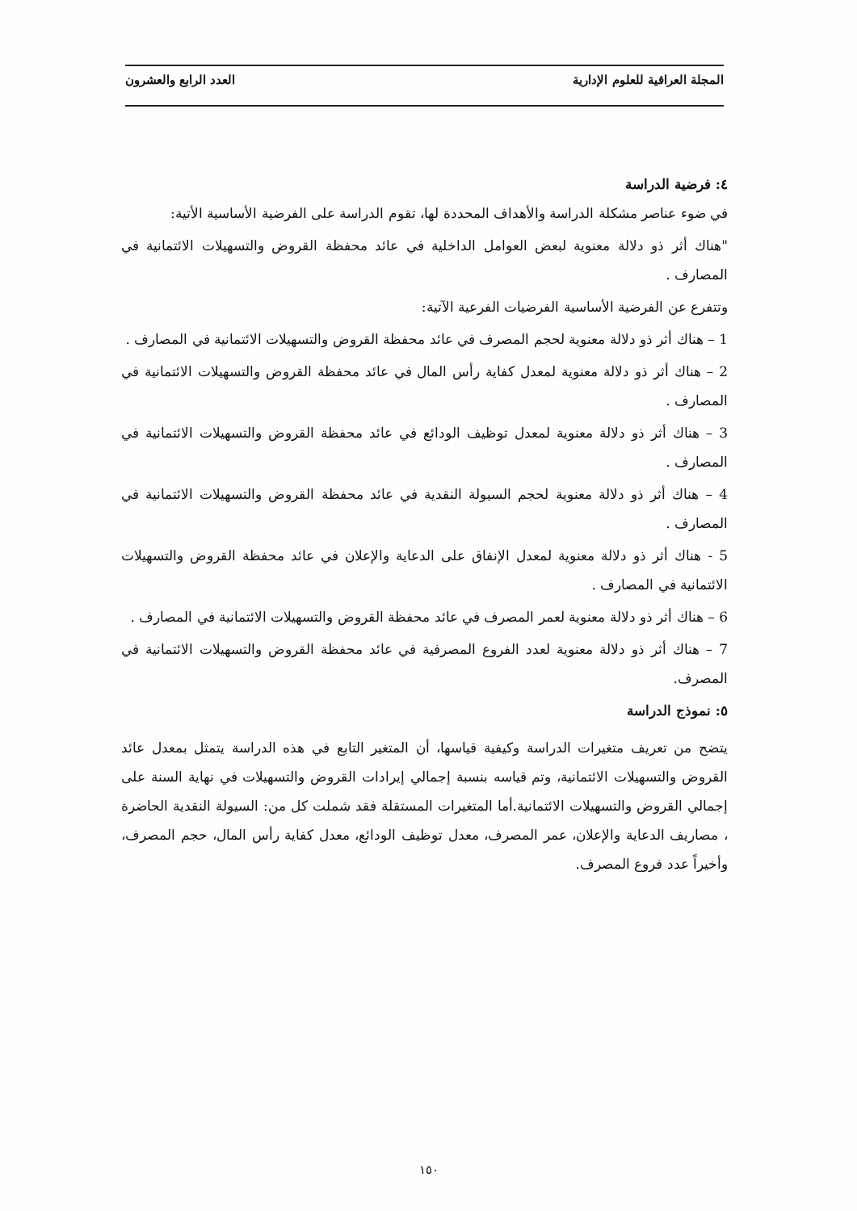المجلة العراقية للعلوم الإدارية العدد الرابع والعشرون
٤: فرضية الدراسة
في ضوء عناصر مشكلة الدراسة والأهداف المحددة لها، تقوم الدراسة على الفرضية الأساسية الأتية:
"هناك أثر ذو دلالة معنوية لبعض العوامل الداخلية في عائد محفظة القروض والتسهيلات الائتمانية في المصارف .
وتتفرع عن الفرضية الأساسية الفرضيات الفرعية الآتية:
1 – هناك أثر ذو دلالة معنوية لحجم المصرف في عائد محفظة القروض والتسهيلات الائتمانية في المصارف .
2 – هناك أثر ذو دلالة معنوية لمعدل كفاية رأس المال في عائد محفظة القروض والتسهيلات الائتمانية في المصارف .
3 – هناك أثر ذو دلالة معنوية لمعدل توظيف الودائع في عائد محفظة القروض والتسهيلات الائتمانية في المصارف .
4 – هناك أثر ذو دلالة معنوية لحجم السيولة النقدية في عائد محفظة القروض والتسهيلات الائتمانية في المصارف .
5 - هناك أثر ذو دلالة معنوية لمعدل الإنفاق على الدعاية والإعلان في عائد محفظة القروض والتسهيلات الائتمانية في المصارف .
6 – هناك أثر ذو دلالة معنوية لعمر المصرف في عائد محفظة القروض والتسهيلات الائتمانية في المصارف .
7 – هناك أثر ذو دلالة معنوية لعدد الفروع المصرفية في عائد محفظة القروض والتسهيلات الائتمانية في المصرف.
٥: نموذج الدراسة
يتضح من تعريف متغيرات الدراسة وكيفية قياسها، أن المتغير التابع في هذه الدراسة يتمثل بمعدل عائد القروض والتسهيلات الائتمانية، وتم قياسه بنسبة إجمالي إيرادات القروض والتسهيلات في نهاية السنة على إجمالي القروض والتسهيلات الائتمانية.أما المتغيرات المستقلة فقد شملت كل من: السيولة النقدية الحاضرة ، مصاريف الدعاية والإعلان، عمر المصرف، معدل توظيف الودائع، معدل كفاية رأس المال، حجم المصرف، وأخيراً عدد فروع المصرف.
١٥٠